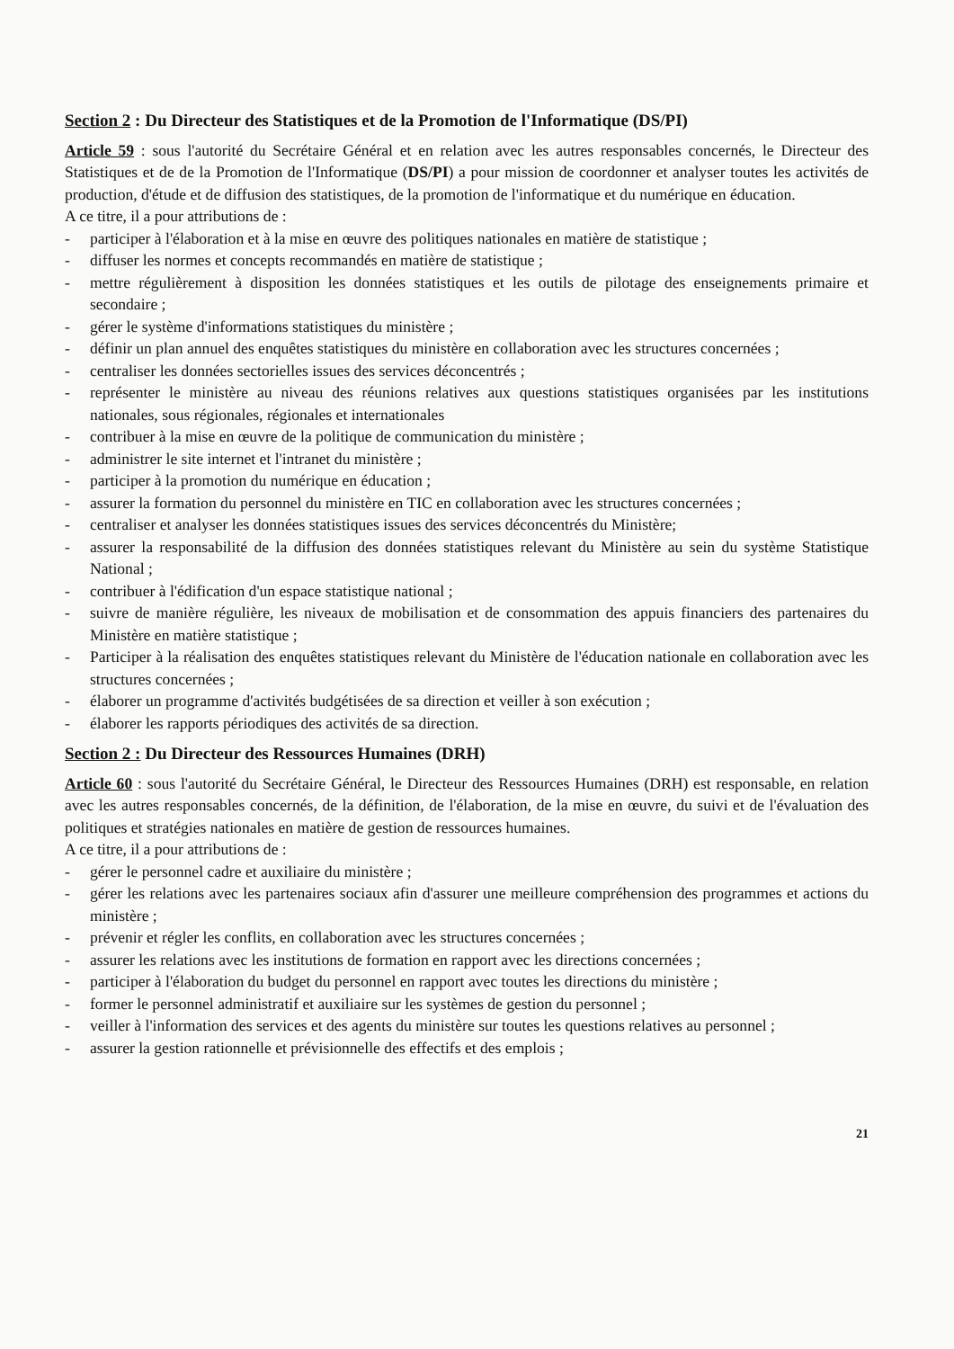Section 2 : Du Directeur des Statistiques et de la Promotion de l'Informatique (DS/PI)
Article 59 : sous l'autorité du Secrétaire Général et en relation avec les autres responsables concernés, le Directeur des Statistiques et de de la Promotion de l'Informatique (DS/PI) a pour mission de coordonner et analyser toutes les activités de production, d'étude et de diffusion des statistiques, de la promotion de l'informatique et du numérique en éducation.
A ce titre, il a pour attributions de :
- participer à l'élaboration et à la mise en œuvre des politiques nationales en matière de statistique ;
- diffuser les normes et concepts recommandés en matière de statistique ;
- mettre régulièrement à disposition les données statistiques et les outils de pilotage des enseignements primaire et secondaire ;
- gérer le système d'informations statistiques du ministère ;
- définir un plan annuel des enquêtes statistiques du ministère en collaboration avec les structures concernées ;
- centraliser les données sectorielles issues des services déconcentrés ;
- représenter le ministère au niveau des réunions relatives aux questions statistiques organisées par les institutions nationales, sous régionales, régionales et internationales
- contribuer à la mise en œuvre de la politique de communication du ministère ;
- administrer le site internet et l'intranet du ministère ;
- participer à la promotion du numérique en éducation ;
- assurer la formation du personnel du ministère en TIC en collaboration avec les structures concernées ;
- centraliser et analyser les données statistiques issues des services déconcentrés du Ministère;
- assurer la responsabilité de la diffusion des données statistiques relevant du Ministère au sein du système Statistique National ;
- contribuer à l'édification d'un espace statistique national ;
- suivre de manière régulière, les niveaux de mobilisation et de consommation des appuis financiers des partenaires du Ministère en matière statistique ;
- Participer à la réalisation des enquêtes statistiques relevant du Ministère de l'éducation nationale en collaboration avec les structures concernées ;
- élaborer un programme d'activités budgétisées de sa direction et veiller à son exécution ;
- élaborer les rapports périodiques des activités de sa direction.
Section 2 : Du Directeur des Ressources Humaines (DRH)
Article 60 : sous l'autorité du Secrétaire Général, le Directeur des Ressources Humaines (DRH) est responsable, en relation avec les autres responsables concernés, de la définition, de l'élaboration, de la mise en œuvre, du suivi et de l'évaluation des politiques et stratégies nationales en matière de gestion de ressources humaines.
A ce titre, il a pour attributions de :
- gérer le personnel cadre et auxiliaire du ministère ;
- gérer les relations avec les partenaires sociaux afin d'assurer une meilleure compréhension des programmes et actions du ministère ;
- prévenir et régler les conflits, en collaboration avec les structures concernées ;
- assurer les relations avec les institutions de formation en rapport avec les directions concernées ;
- participer à l'élaboration du budget du personnel en rapport avec toutes les directions du ministère ;
- former le personnel administratif et auxiliaire sur les systèmes de gestion du personnel ;
- veiller à l'information des services et des agents du ministère sur toutes les questions relatives au personnel ;
- assurer la gestion rationnelle et prévisionnelle des effectifs et des emplois ;
21